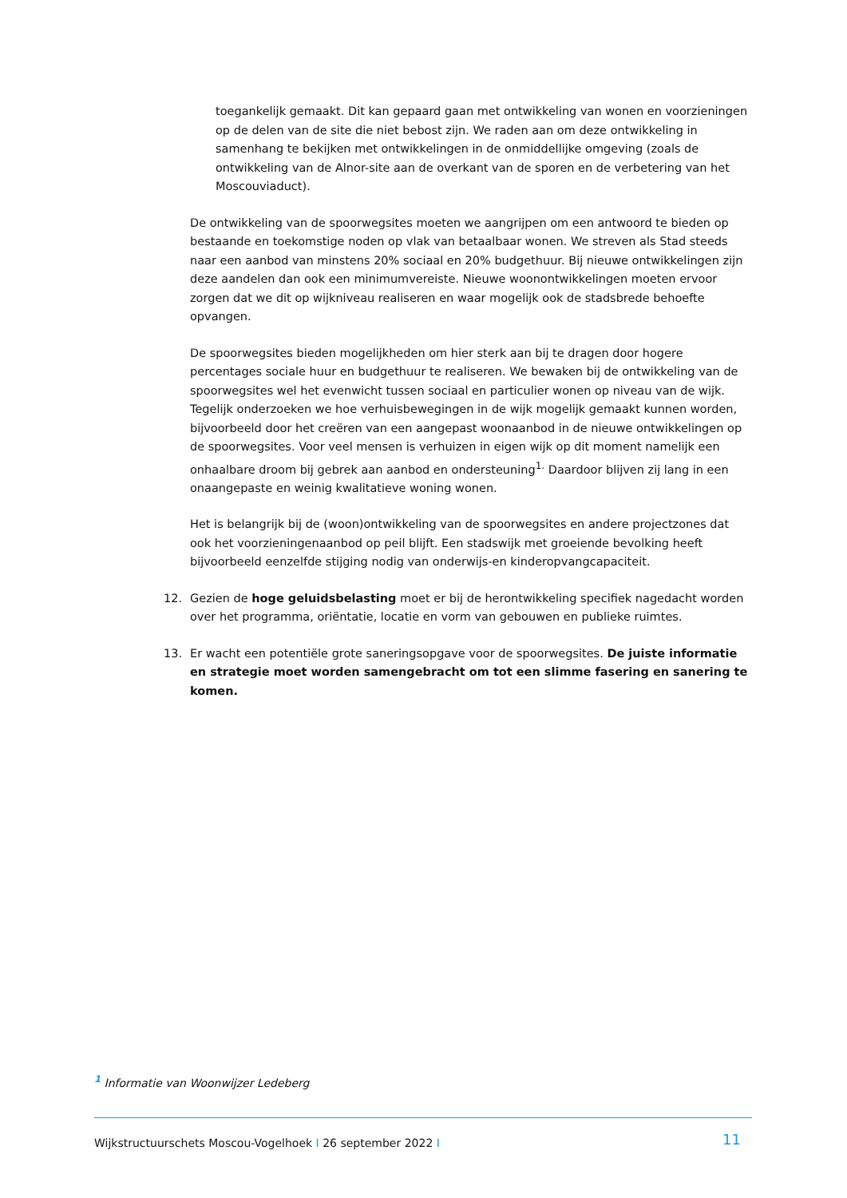toegankelijk gemaakt. Dit kan gepaard gaan met ontwikkeling van wonen en voorzieningen op de delen van de site die niet bebost zijn. We raden aan om deze ontwikkeling in samenhang te bekijken met ontwikkelingen in de onmiddellijke omgeving (zoals de ontwikkeling van de Alnor-site aan de overkant van de sporen en de verbetering van het Moscouviaduct).
De ontwikkeling van de spoorwegsites moeten we aangrijpen om een antwoord te bieden op bestaande en toekomstige noden op vlak van betaalbaar wonen. We streven als Stad steeds naar een aanbod van minstens 20% sociaal en 20% budgethuur. Bij nieuwe ontwikkelingen zijn deze aandelen dan ook een minimumvereiste. Nieuwe woonontwikkelingen moeten ervoor zorgen dat we dit op wijkniveau realiseren en waar mogelijk ook de stadsbrede behoefte opvangen.
De spoorwegsites bieden mogelijkheden om hier sterk aan bij te dragen door hogere percentages sociale huur en budgethuur te realiseren. We bewaken bij de ontwikkeling van de spoorwegsites wel het evenwicht tussen sociaal en particulier wonen op niveau van de wijk. Tegelijk onderzoeken we hoe verhuisbewegingen in de wijk mogelijk gemaakt kunnen worden, bijvoorbeeld door het creëren van een aangepast woonaanbod in de nieuwe ontwikkelingen op de spoorwegsites. Voor veel mensen is verhuizen in eigen wijk op dit moment namelijk een onhaalbare droom bij gebrek aan aanbod en ondersteuning<sup>1.</sup> Daardoor blijven zij lang in een onaangepaste en weinig kwalitatieve woning wonen.
Het is belangrijk bij de (woon)ontwikkeling van de spoorwegsites en andere projectzones dat ook het voorzieningenaanbod op peil blijft. Een stadswijk met groeiende bevolking heeft bijvoorbeeld eenzelfde stijging nodig van onderwijs-en kinderopvangcapaciteit.
12. Gezien de hoge geluidsbelasting moet er bij de herontwikkeling specifiek nagedacht worden over het programma, oriëntatie, locatie en vorm van gebouwen en publieke ruimtes.
13. Er wacht een potentiële grote saneringsopgave voor de spoorwegsites. De juiste informatie en strategie moet worden samengebracht om tot een slimme fasering en sanering te komen.
<sup>1</sup> Informatie van Woonwijzer Ledeberg
Wijkstructuurschets Moscou-Vogelhoek I 26 september 2022 I
11